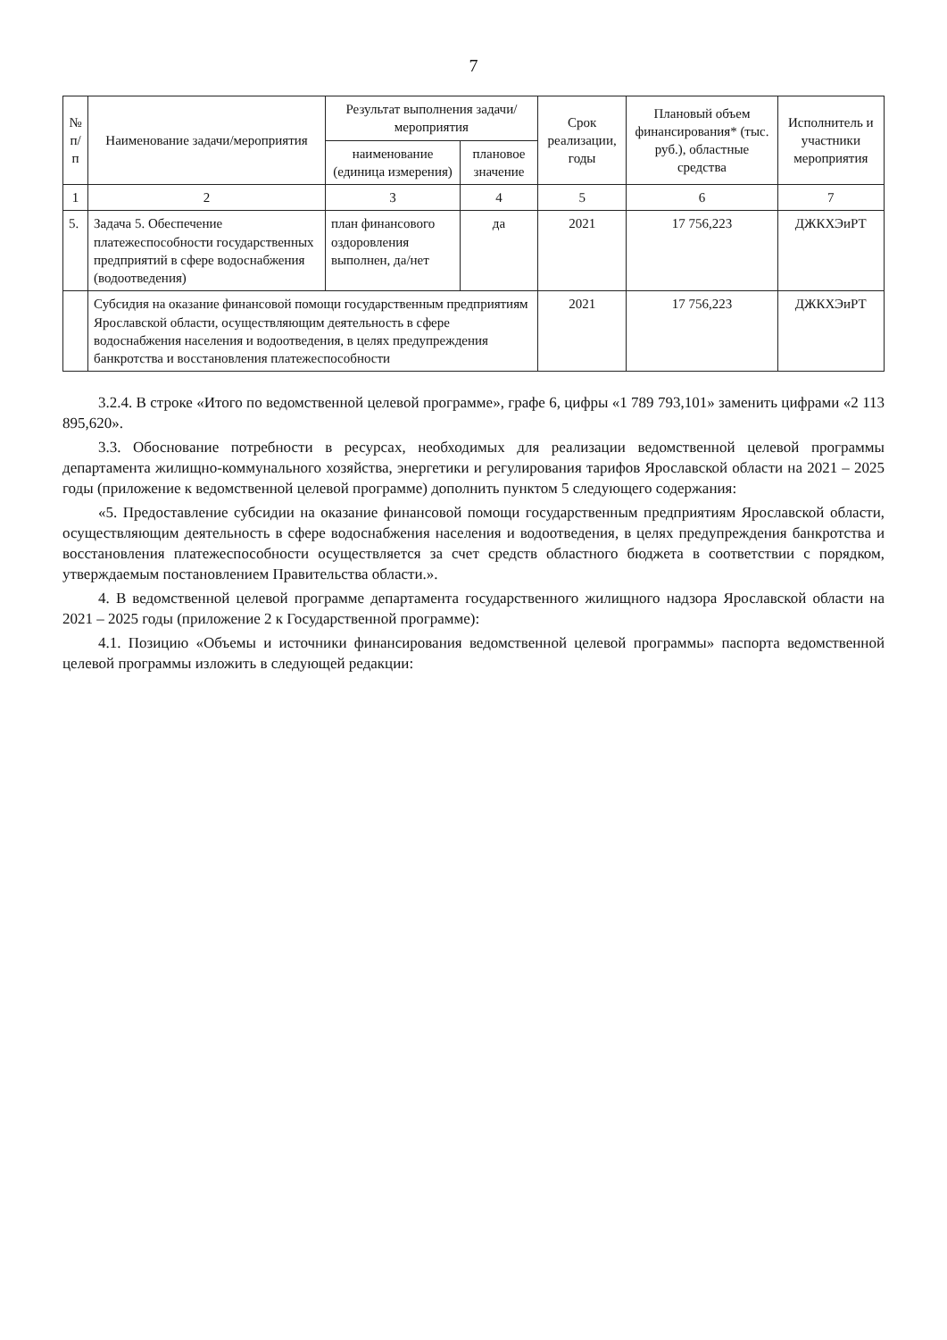7
| № п/п | Наименование задачи/мероприятия | Результат выполнения задачи/мероприятия | | Срок реализации, годы | Плановый объем финансирования* (тыс. руб.), областные средства | Исполнитель и участники мероприятия |
| --- | --- | --- | --- | --- | --- | --- |
| | | наименование (единица измерения) | плановое значение | | | |
| 1 | 2 | 3 | 4 | 5 | 6 | 7 |
| 5. | Задача 5. Обеспечение платежеспособности государственных предприятий в сфере водоснабжения (водоотведения) | план финансового оздоровления выполнен, да/нет | да | 2021 | 17 756,223 | ДЖКХЭиРТ |
| | Субсидия на оказание финансовой помощи государственным предприятиям Ярославской области, осуществляющим деятельность в сфере водоснабжения населения и водоотведения, в целях предупреждения банкротства и восстановления платежеспособности | | | 2021 | 17 756,223 | ДЖКХЭиРТ |
3.2.4. В строке «Итого по ведомственной целевой программе», графе 6, цифры «1 789 793,101» заменить цифрами «2 113 895,620».
3.3. Обоснование потребности в ресурсах, необходимых для реализации ведомственной целевой программы департамента жилищно-коммунального хозяйства, энергетики и регулирования тарифов Ярославской области на 2021 – 2025 годы (приложение к ведомственной целевой программе) дополнить пунктом 5 следующего содержания:
«5. Предоставление субсидии на оказание финансовой помощи государственным предприятиям Ярославской области, осуществляющим деятельность в сфере водоснабжения населения и водоотведения, в целях предупреждения банкротства и восстановления платежеспособности осуществляется за счет средств областного бюджета в соответствии с порядком, утверждаемым постановлением Правительства области.».
4. В ведомственной целевой программе департамента государственного жилищного надзора Ярославской области на 2021 – 2025 годы (приложение 2 к Государственной программе):
4.1. Позицию «Объемы и источники финансирования ведомственной целевой программы» паспорта ведомственной целевой программы изложить в следующей редакции: